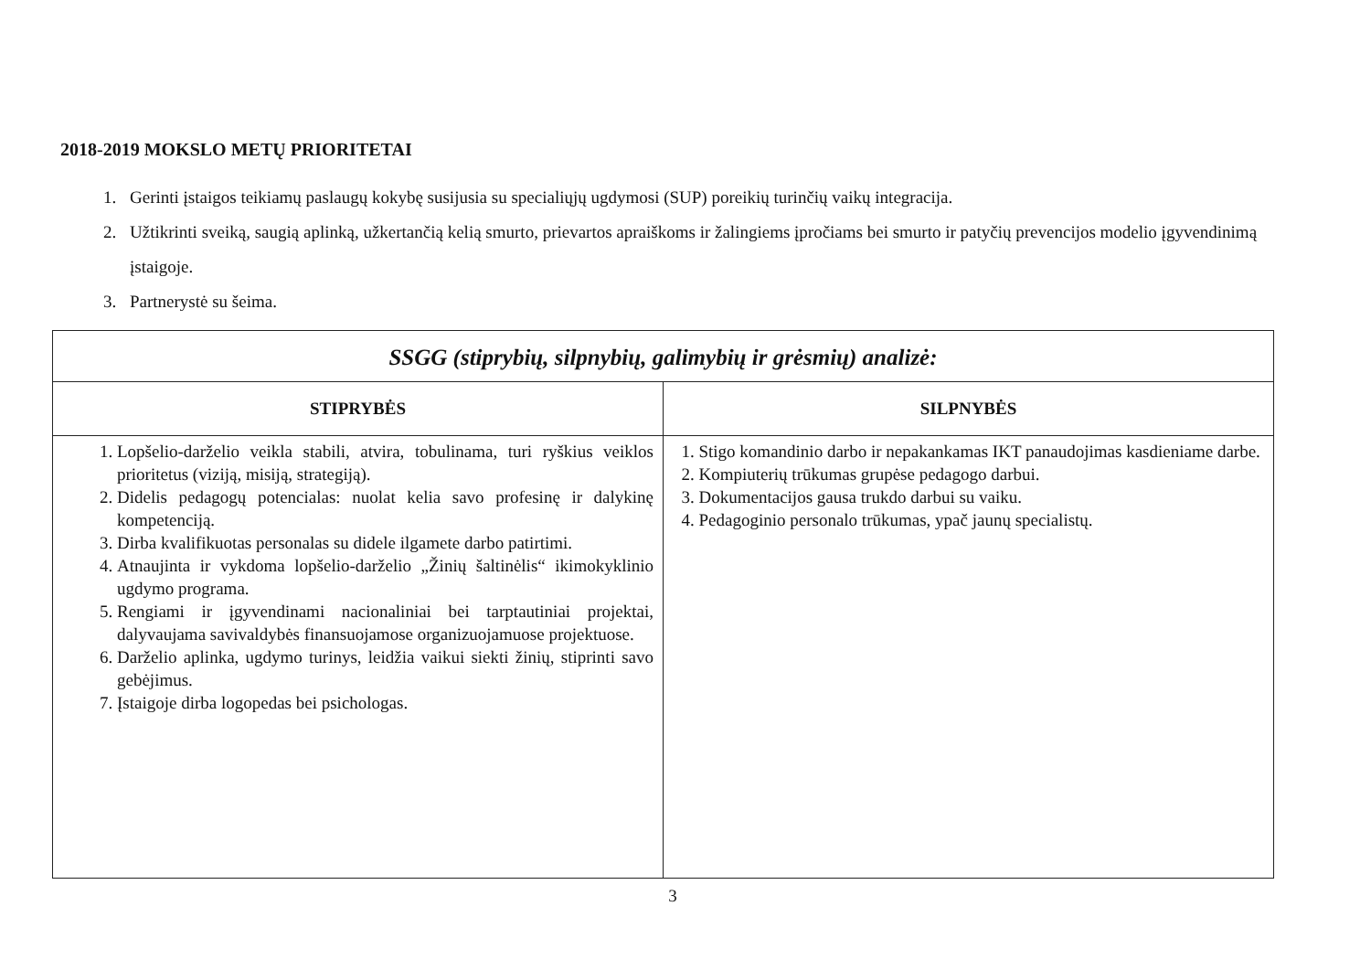2018-2019 MOKSLO METŲ PRIORITETAI
1. Gerinti įstaigos teikiamų paslaugų kokybę susijusia su specialiųjų ugdymosi (SUP) poreikių turinčių vaikų integracija.
2. Užtikrinti sveiką, saugią aplinką, užkertančią kelią smurto, prievartos apraiškoms ir žalingiems įpročiams bei smurto ir patyčių prevencijos modelio įgyvendinimą įstaigoje.
3. Partnerystė su šeima.
| SSGG (stiprybių, silpnybių, galimybių ir grėsmių) analizė: | |
| STIPRYBĖS | SILPNYBĖS |
| 1. Lopšelio-darželio veikla stabili, atvira, tobulinama, turi ryškius veiklos prioritetus (viziją, misiją, strategiją). 2. Didelis pedagogų potencialas: nuolat kelia savo profesinę ir dalykinę kompetenciją. 3. Dirba kvalifikuotas personalas su didele ilgamete darbo patirtimi. 4. Atnaujinta ir vykdoma lopšelio-darželio „Žinių šaltinėlis“ ikimokyklinio ugdymo programa. 5. Rengiami ir įgyvendinami nacionaliniai bei tarptautiniai projektai, dalyvaujama savivaldybės finansuojamose organizuojamuose projektuose. 6. Darželio aplinka, ugdymo turinys, leidžia vaikui siekti žinių, stiprinti savo gebėjimus. 7. Įstaigoje dirba logopedas bei psichologas. | 1. Stigo komandinio darbo ir nepakankamas IKT panaudojimas kasdieniame darbe. 2. Kompiuterių trūkumas grupėse pedagogo darbui. 3. Dokumentacijos gausa trukdo darbui su vaiku. 4. Pedagoginio personalo trūkumas, ypač jaunų specialistų. |
3